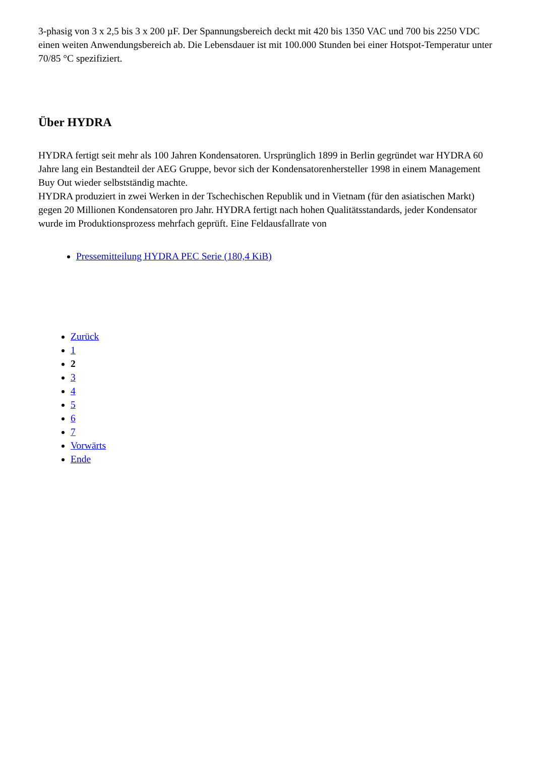3-phasig von 3 x 2,5 bis 3 x 200 µF. Der Spannungsbereich deckt mit 420 bis 1350 VAC und 700 bis 2250 VDC einen weiten Anwendungsbereich ab. Die Lebensdauer ist mit 100.000 Stunden bei einer Hotspot-Temperatur unter 70/85 °C spezifiziert.
Über HYDRA
HYDRA fertigt seit mehr als 100 Jahren Kondensatoren. Ursprünglich 1899 in Berlin gegründet war HYDRA 60 Jahre lang ein Bestandteil der AEG Gruppe, bevor sich der Kondensatorenhersteller 1998 in einem Management Buy Out wieder selbstständig machte.
HYDRA produziert in zwei Werken in der Tschechischen Republik und in Vietnam (für den asiatischen Markt) gegen 20 Millionen Kondensatoren pro Jahr. HYDRA fertigt nach hohen Qualitätsstandards, jeder Kondensator wurde im Produktionsprozess mehrfach geprüft. Eine Feldausfallrate von
Pressemitteilung HYDRA PEC Serie (180,4 KiB)
Zurück
1
2
3
4
5
6
7
Vorwärts
Ende